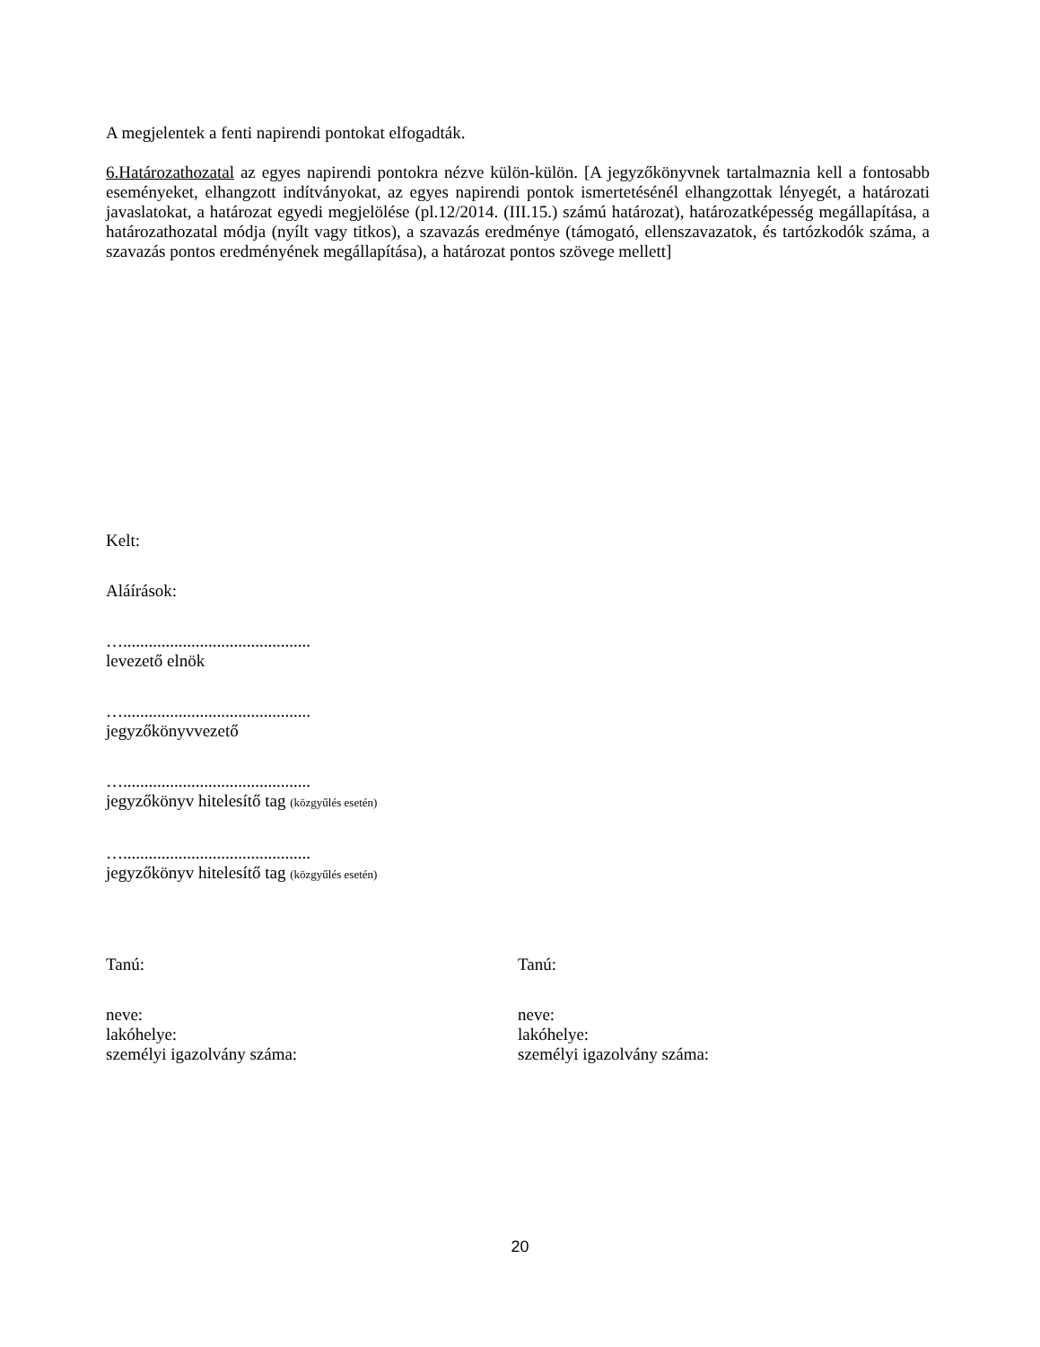A megjelentek a fenti napirendi pontokat elfogadták.
6.Határozathozatal az egyes napirendi pontokra nézve külön-külön. [A jegyzőkönyvnek tartalmaznia kell a fontosabb eseményeket, elhangzott indítványokat, az egyes napirendi pontok ismertetésénél elhangzottak lényegét, a határozati javaslatokat, a határozat egyedi megjelölése (pl.12/2014. (III.15.) számú határozat), határozatképesség megállapítása, a határozathozatal módja (nyílt vagy titkos), a szavazás eredménye (támogató, ellenszavazatok, és tartózkodók száma, a szavazás pontos eredményének megállapítása), a határozat pontos szövege mellett]
Kelt:
Aláírások:
…............................................
levezető elnök
…............................................
jegyzőkönyvvezető
…............................................
jegyzőkönyv hitelesítő tag (közgyűlés esetén)
…............................................
jegyzőkönyv hitelesítő tag (közgyűlés esetén)
Tanú:
neve:
lakóhelye:
személyi igazolvány száma:
Tanú:
neve:
lakóhelye:
személyi igazolvány száma:
20